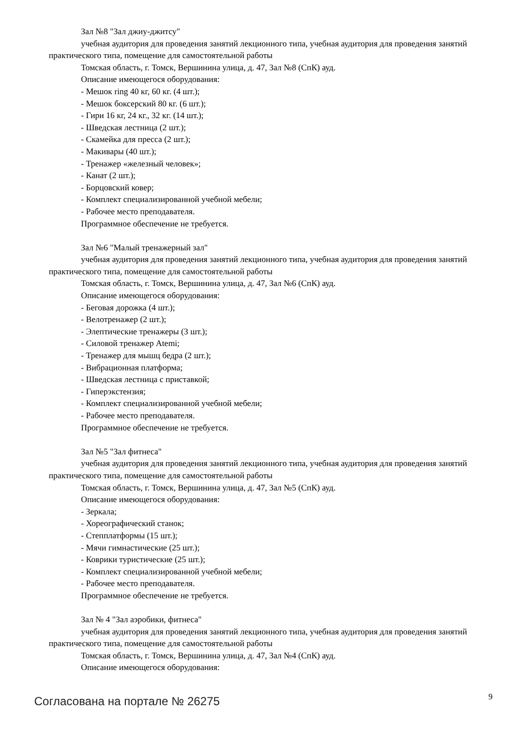Зал №8 "Зал джиу-джитсу"
учебная аудитория для проведения занятий лекционного типа, учебная аудитория для проведения занятий практического типа, помещение для самостоятельной работы
Томская область, г. Томск, Вершинина улица, д. 47, Зал №8 (СпК) ауд.
Описание имеющегося оборудования:
- Мешок ring 40 кг, 60 кг. (4 шт.);
- Мешок боксерский 80 кг. (6 шт.);
- Гири 16 кг, 24 кг., 32 кг. (14 шт.);
- Шведская лестница (2 шт.);
- Скамейка для пресса (2 шт.);
- Макивары (40 шт.);
- Тренажер «железный человек»;
- Канат (2 шт.);
- Борцовский ковер;
- Комплект специализированной учебной мебели;
- Рабочее место преподавателя.
Программное обеспечение не требуется.
Зал №6 "Малый тренажерный зал"
учебная аудитория для проведения занятий лекционного типа, учебная аудитория для проведения занятий практического типа, помещение для самостоятельной работы
Томская область, г. Томск, Вершинина улица, д. 47, Зал №6 (СпК) ауд.
Описание имеющегося оборудования:
- Беговая дорожка (4 шт.);
- Велотренажер (2 шт.);
- Элептические тренажеры (3 шт.);
- Силовой тренажер Atemi;
- Тренажер для мышц бедра (2 шт.);
- Вибрационная платформа;
- Шведская лестница с приставкой;
- Гиперэкстензия;
- Комплект специализированной учебной мебели;
- Рабочее место преподавателя.
Программное обеспечение не требуется.
Зал №5 "Зал фитнеса"
учебная аудитория для проведения занятий лекционного типа, учебная аудитория для проведения занятий практического типа, помещение для самостоятельной работы
Томская область, г. Томск, Вершинина улица, д. 47, Зал №5 (СпК) ауд.
Описание имеющегося оборудования:
- Зеркала;
- Хореографический станок;
- Степплатформы (15 шт.);
- Мячи гимнастические (25 шт.);
- Коврики туристические (25 шт.);
- Комплект специализированной учебной мебели;
- Рабочее место преподавателя.
Программное обеспечение не требуется.
Зал № 4 "Зал аэробики, фитнеса"
учебная аудитория для проведения занятий лекционного типа, учебная аудитория для проведения занятий практического типа, помещение для самостоятельной работы
Томская область, г. Томск, Вершинина улица, д. 47, Зал №4 (СпК) ауд.
Описание имеющегося оборудования:
Согласована на портале № 26275 9